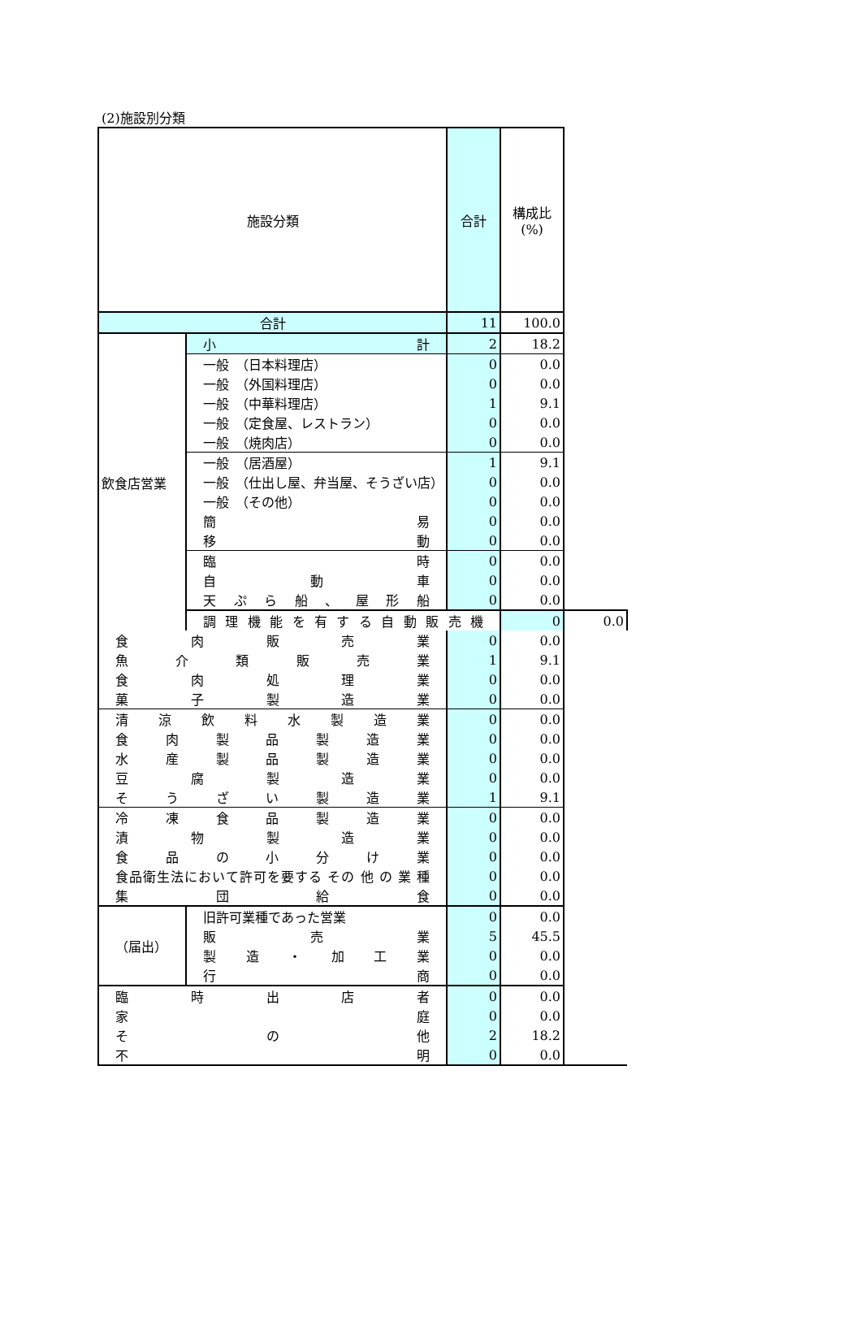(2)施設別分類
| 施設分類 | | 合計 | 構成比 (%) | |
| --- | --- | --- | --- | --- |
| 合計 | | 11 | 100.0 | |
| 飲食店営業 | 小 計 | 2 | 18.2 | |
| | 一般 （日本料理店） | 0 | 0.0 | |
| | 一般 （外国料理店） | 0 | 0.0 | |
| | 一般 （中華料理店） | 1 | 9.1 | |
| | 一般 （定食屋、レストラン） | 0 | 0.0 | |
| | 一般 （焼肉店） | 0 | 0.0 | |
| | 一般 （居酒屋） | 1 | 9.1 | |
| | 一般 （仕出し屋、弁当屋、そうざい店） | 0 | 0.0 | |
| | 一般 （その他） | 0 | 0.0 | |
| | 簡 易 | 0 | 0.0 | |
| | 移 動 | 0 | 0.0 | |
| | 臨 時 | 0 | 0.0 | |
| | 自 動 車 | 0 | 0.0 | |
| | 天ぷら船、屋形船 | 0 | 0.0 | |
| | 調理機能を有する自動販売機 | | 0 | 0.0 |
| 食 肉 販 売 業 | | 0 | 0.0 | |
| 魚 介 類 販 売 業 | | 1 | 9.1 | |
| 食 肉 処 理 業 | | 0 | 0.0 | |
| 菓 子 製 造 業 | | 0 | 0.0 | |
| 清 涼 飲 料 水 製 造 業 | | 0 | 0.0 | |
| 食 肉 製 品 製 造 業 | | 0 | 0.0 | |
| 水 産 製 品 製 造 業 | | 0 | 0.0 | |
| 豆 腐 製 造 業 | | 0 | 0.0 | |
| そ う ざ い 製 造 業 | | 1 | 9.1 | |
| 冷 凍 食 品 製 造 業 | | 0 | 0.0 | |
| 漬 物 製 造 業 | | 0 | 0.0 | |
| 食 品 の 小 分 け 業 | | 0 | 0.0 | |
| 食品衛生法において許可を要する その 他 の 業 種 | | 0 | 0.0 | |
| 集 団 給 食 | | 0 | 0.0 | |
| （届出） | 旧許可業種であった営業 | 0 | 0.0 | |
| | 販 売 業 | 5 | 45.5 | |
| | 製 造 ・ 加 工 業 | 0 | 0.0 | |
| | 行 商 | 0 | 0.0 | |
| 臨 時 出 店 者 | | 0 | 0.0 | |
| 家 庭 | | 0 | 0.0 | |
| そ の 他 | | 2 | 18.2 | |
| 不 明 | | 0 | 0.0 | |